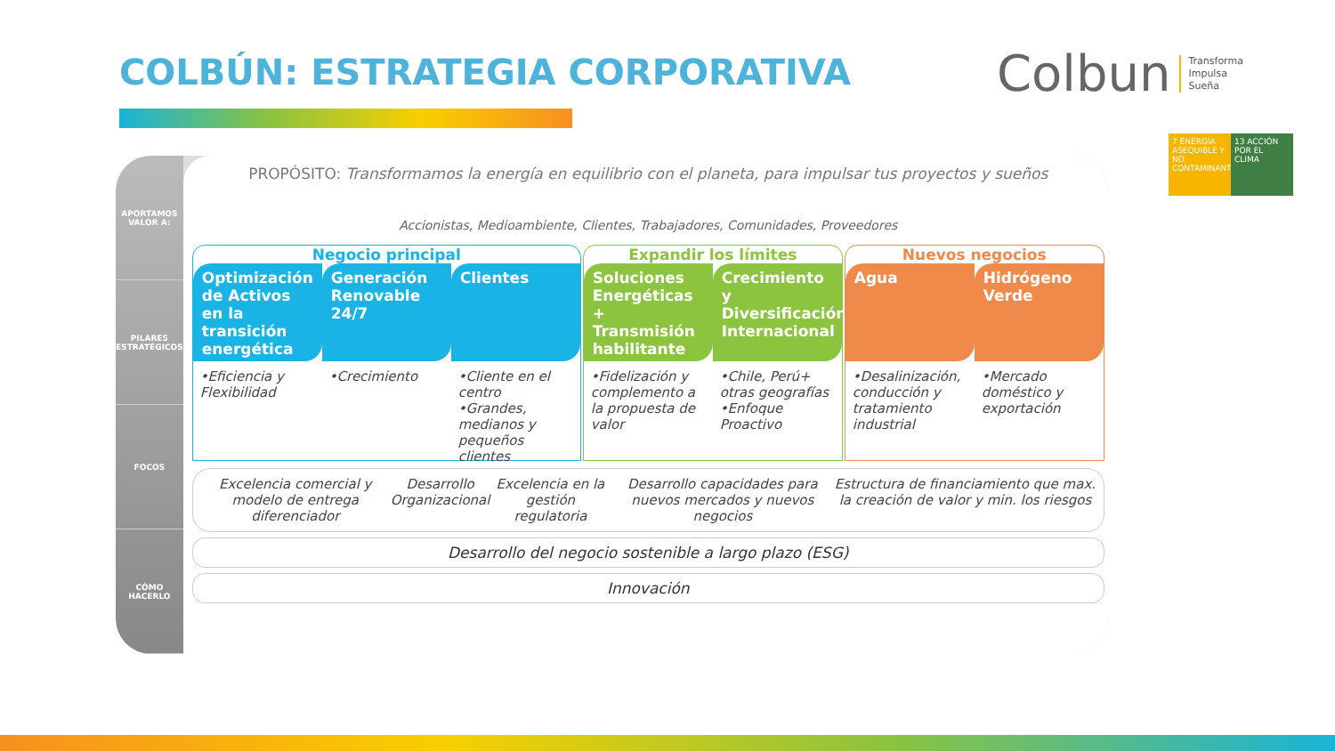COLBÚN: ESTRATEGIA CORPORATIVA
Colbun Transforma
Impulsa
Sueña
7 ENERGÍA ASEQUIBLE Y NO CONTAMINANTE
13 ACCIÓN POR EL CLIMA
APORTAMOS VALOR A:
PILARES ESTRATÉGICOS
FOCOS
CÓMO HACERLO
PROPÓSITO: Transformamos la energía en equilibrio con el planeta, para impulsar tus proyectos y sueños
Accionistas, Medioambiente, Clientes, Trabajadores, Comunidades, Proveedores
Negocio principal
Optimización de Activos en la transición energética
•Eficiencia y Flexibilidad
Generación Renovable 24/7
•Crecimiento
Clientes
•Cliente en el centro
•Grandes, medianos y pequeños clientes
Expandir los límites
Soluciones Energéticas + Transmisión habilitante
•Fidelización y complemento a la propuesta de valor
Crecimiento y Diversificación Internacional
•Chile, Perú+ otras geografías
•Enfoque Proactivo
Nuevos negocios
Agua
•Desalinización, conducción y tratamiento industrial
Hidrógeno Verde
•Mercado doméstico y exportación
Excelencia comercial y modelo de entrega diferenciador Desarrollo Organizacional Excelencia en la gestión regulatoria Desarrollo capacidades para nuevos mercados y nuevos negocios Estructura de financiamiento que max. la creación de valor y min. los riesgos
Desarrollo del negocio sostenible a largo plazo (ESG)
Innovación